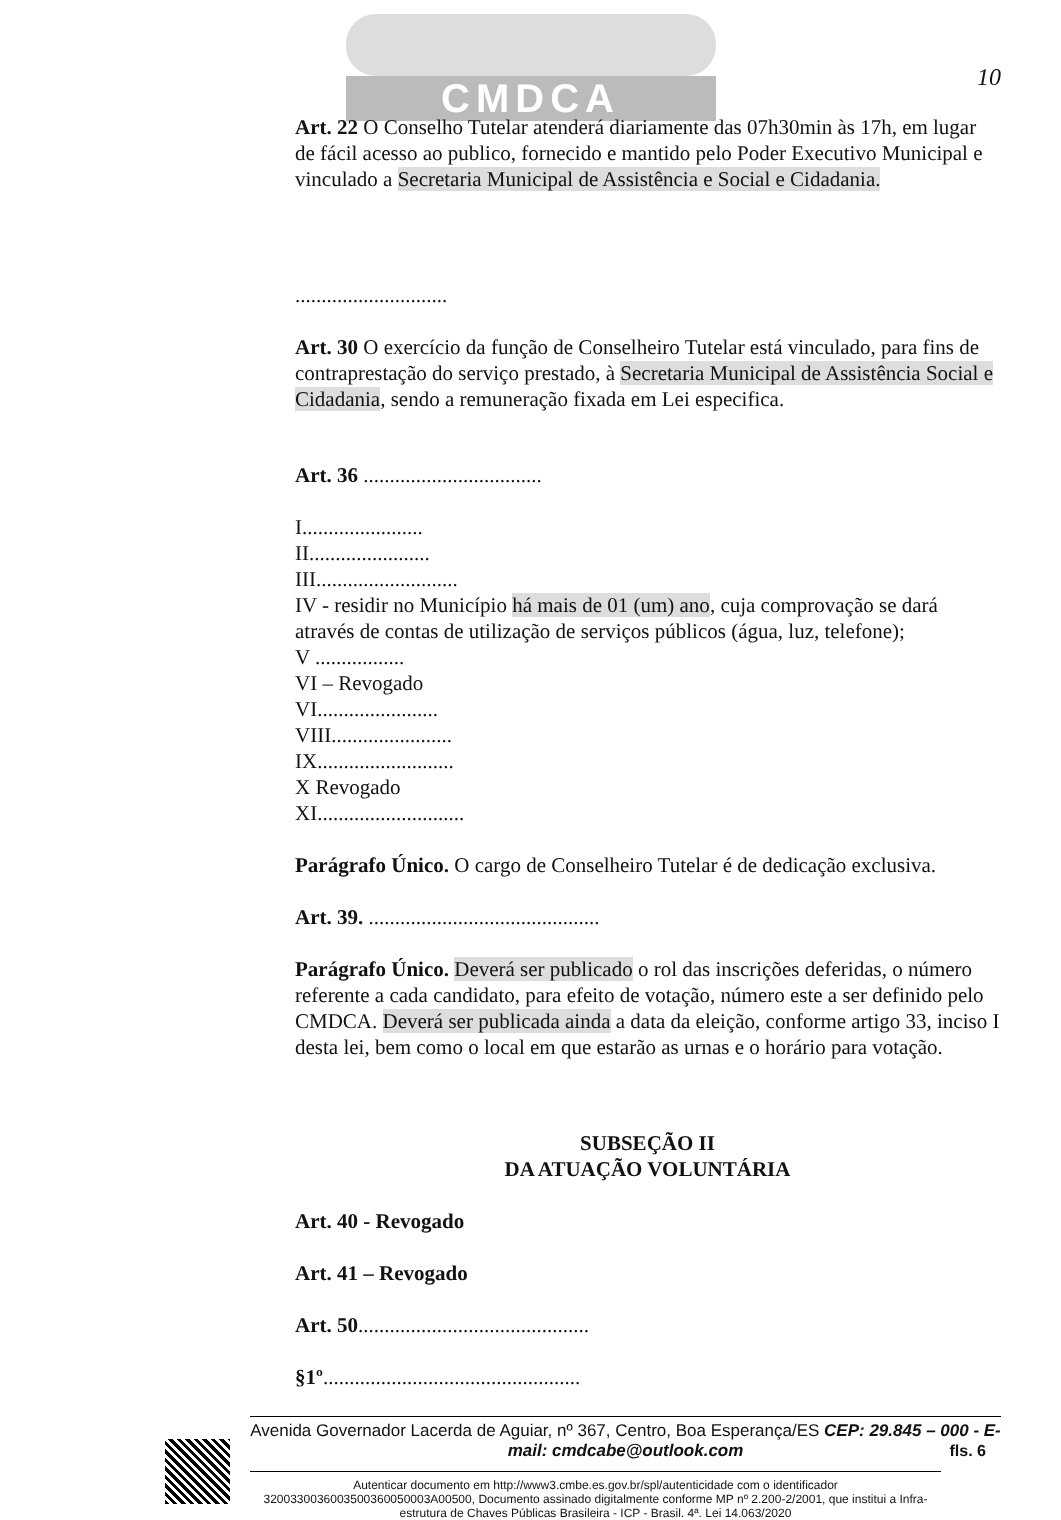CMDCA
10
Art. 22 O Conselho Tutelar atenderá diariamente das 07h30min às 17h, em lugar de fácil acesso ao publico, fornecido e mantido pelo Poder Executivo Municipal e vinculado a Secretaria Municipal de Assistência e Social e Cidadania.
.............................
Art. 30 O exercício da função de Conselheiro Tutelar está vinculado, para fins de contraprestação do serviço prestado, à Secretaria Municipal de Assistência Social e Cidadania, sendo a remuneração fixada em Lei especifica.
Art. 36 ..................................
I.......................
II.......................
III...........................
IV - residir no Município há mais de 01 (um) ano, cuja comprovação se dará através de contas de utilização de serviços públicos (água, luz, telefone);
V .................
VI – Revogado
VI.......................
VIII.......................
IX..........................
X Revogado
XI............................
Parágrafo Único. O cargo de Conselheiro Tutelar é de dedicação exclusiva.
Art. 39. ............................................
Parágrafo Único. Deverá ser publicado o rol das inscrições deferidas, o número referente a cada candidato, para efeito de votação, número este a ser definido pelo CMDCA. Deverá ser publicada ainda a data da eleição, conforme artigo 33, inciso I desta lei, bem como o local em que estarão as urnas e o horário para votação.
SUBSEÇÃO II
DA ATUAÇÃO VOLUNTÁRIA
Art. 40 - Revogado
Art. 41 – Revogado
Art. 50............................................
§1º.................................................
Avenida Governador Lacerda de Aguiar, nº 367, Centro, Boa Esperança/ES CEP: 29.845 – 000 - E-mail: cmdcabe@outlook.com
Autenticar documento em http://www3.cmbe.es.gov.br/spl/autenticidade com o identificador 3200330036003500360050003A00500, Documento assinado digitalmente conforme MP nº 2.200-2/2001, que institui a Infra-estrutura de Chaves Públicas Brasileira - ICP - Brasil. 4ª. Lei 14.063/2020
fls. 6